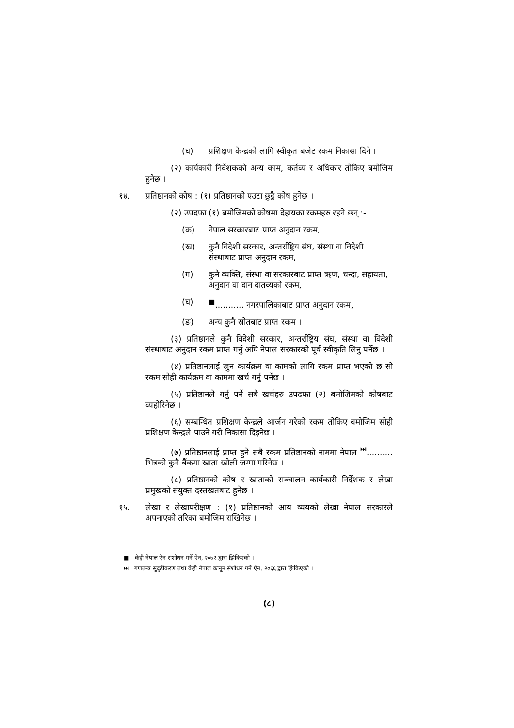(घ) प्रशिक्षण केन्द्रको लागि स्वीकृत बजेट रकम निकासा दिने ।
(२) कार्यकारी निर्देशकको अन्य काम, कर्तव्य र अधिकार तोकिए बमोजिम हुनेछ ।
१४. प्रतिष्ठानको कोष : (१) प्रतिष्ठानको एउटा छुट्टै कोष हुनेछ ।
(२) उपदफा (१) बमोजिमको कोषमा देहायका रकमहरु रहने छन् :-
(क) नेपाल सरकारबाट प्राप्त अनुदान रकम,
(ख) कुनै विदेशी सरकार, अन्तर्राष्ट्रिय संघ, संस्था वा विदेशी संस्थाबाट प्राप्त अनुदान रकम,
(ग) कुनै व्यक्ति, संस्था वा सरकारबाट प्राप्त ऋण, चन्दा, सहायता, अनुदान वा दान दातव्यको रकम,
(घ)<sup>■</sup>........... नगरपालिकाबाट प्राप्त अनुदान रकम,
(ङ) अन्य कुनै स्रोतबाट प्राप्त रकम ।
(३) प्रतिष्ठानले कुनै विदेशी सरकार, अन्तर्राष्ट्रिय संघ, संस्था वा विदेशी संस्थाबाट अनुदान रकम प्राप्त गर्नु अघि नेपाल सरकारको पूर्व स्वीकृति लिनु पर्नेछ ।
(४) प्रतिष्ठानलाई जुन कार्यक्रम वा कामको लागि रकम प्राप्त भएको छ सो रकम सोही कार्यक्रम वा काममा खर्च गर्नु पर्नेछ ।
(५) प्रतिष्ठानले गर्नु पर्ने सबै खर्चहरु उपदफा (२) बमोजिमको कोषबाट व्यहोरिनेछ ।
(६) सम्बन्धित प्रशिक्षण केन्द्रले आर्जन गरेको रकम तोकिए बमोजिम सोही प्रशिक्षण केन्द्रले पाउने गरी निकासा दिइनेछ ।
(७) प्रतिष्ठानलाई प्राप्त हुने सबै रकम प्रतिष्ठानको नाममा नेपाल <sup>⏭</sup>.......... भित्रको कुनै बैंकमा खाता खोली जम्मा गरिनेछ ।
(८) प्रतिष्ठानको कोष र खाताको सञ्चालन कार्यकारी निर्देशक र लेखा प्रमुखको संयुक्त दस्तखतबाट हुनेछ ।
१५. लेखा र लेखापरीक्षण : (१) प्रतिष्ठानको आय व्ययको लेखा नेपाल सरकारले अपनाएको तरिका बमोजिम राखिनेछ ।
■ केही नेपाल ऐन संशोधन गर्ने ऐन, २०७२ द्वारा झिकिएको ।
⏭ गणतन्त्र सुदृढीकरण तथा केही नेपाल कानून संशोधन गर्ने ऐन, २०६६ द्वारा झिकिएको ।
(८)